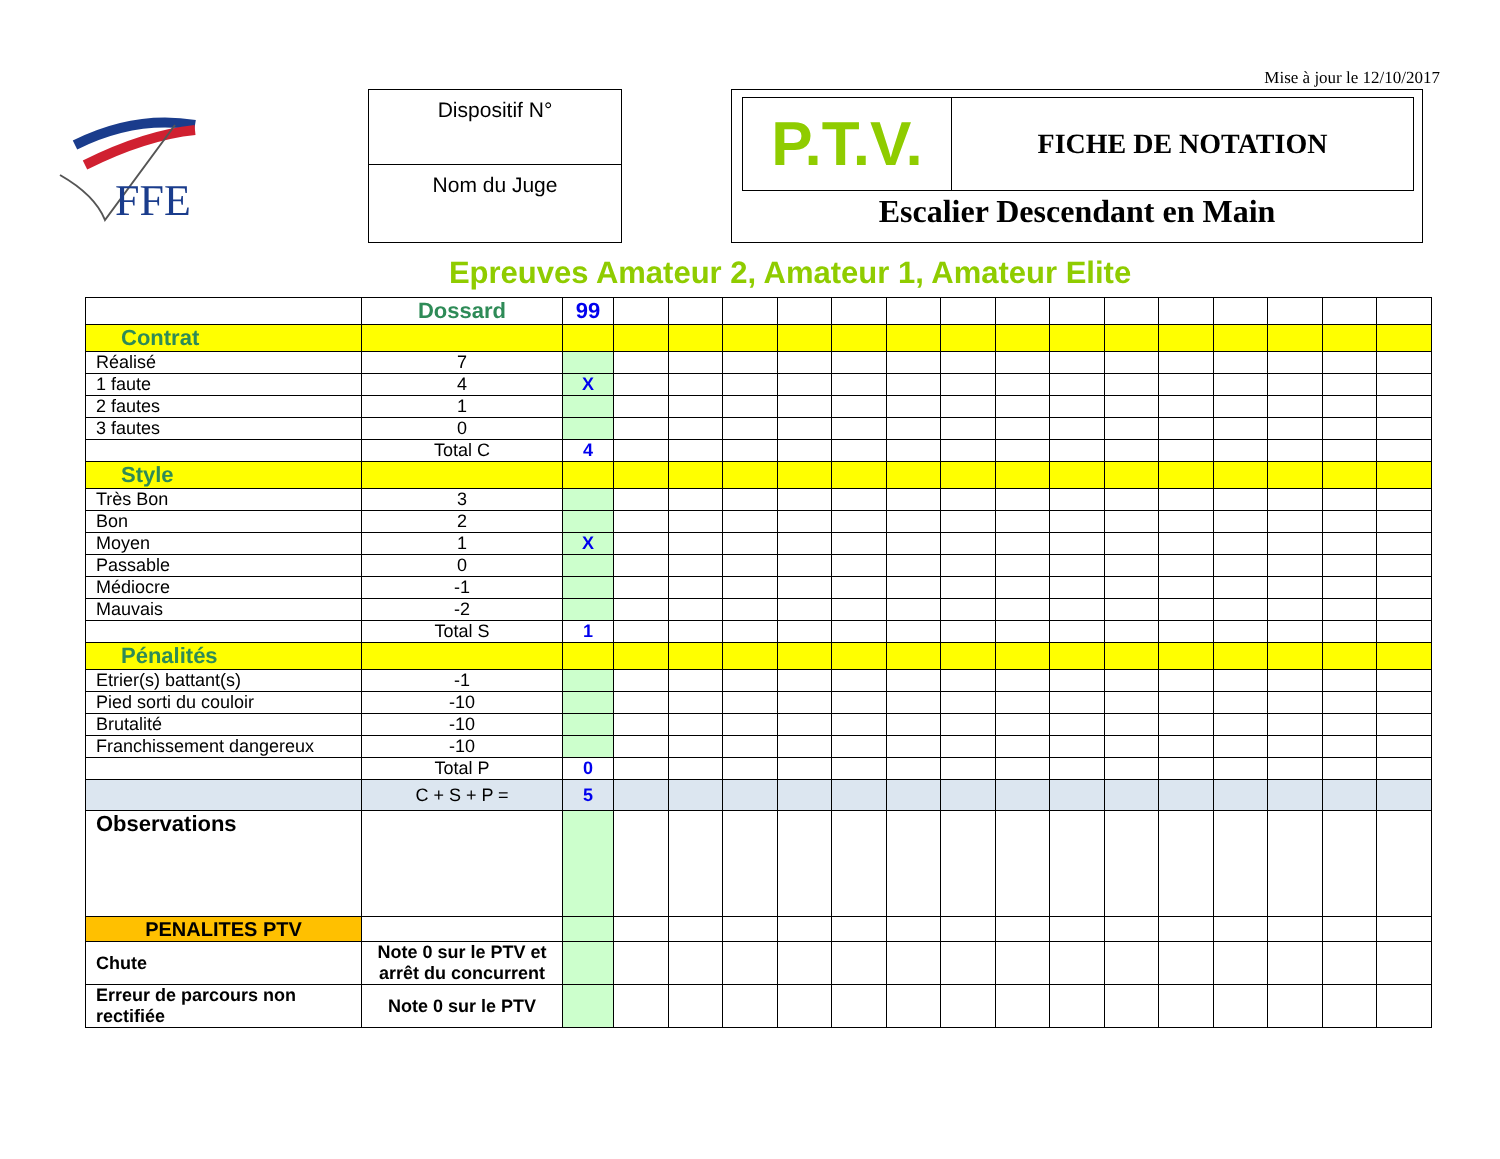Mise à jour le 12/10/2017
FFE
Dispositif N°
Nom du Juge
P.T.V.
FICHE DE NOTATION
Escalier Descendant en Main
Epreuves Amateur 2, Amateur 1, Amateur Elite
| | Dossard | 99 | | | | | | | | | | | | | | | |
| Contrat | | | | | | | | | | | | | | | | | |
| Réalisé | 7 | | | | | | | | | | | | | | | | |
| 1 faute | 4 | X | | | | | | | | | | | | | | | |
| 2 fautes | 1 | | | | | | | | | | | | | | | | |
| 3 fautes | 0 | | | | | | | | | | | | | | | | |
| | Total C | 4 | | | | | | | | | | | | | | | |
| Style | | | | | | | | | | | | | | | | | |
| Très Bon | 3 | | | | | | | | | | | | | | | | |
| Bon | 2 | | | | | | | | | | | | | | | | |
| Moyen | 1 | X | | | | | | | | | | | | | | | |
| Passable | 0 | | | | | | | | | | | | | | | | |
| Médiocre | -1 | | | | | | | | | | | | | | | | |
| Mauvais | -2 | | | | | | | | | | | | | | | | |
| | Total S | 1 | | | | | | | | | | | | | | | |
| Pénalités | | | | | | | | | | | | | | | | | |
| Etrier(s) battant(s) | -1 | | | | | | | | | | | | | | | | |
| Pied sorti du couloir | -10 | | | | | | | | | | | | | | | | |
| Brutalité | -10 | | | | | | | | | | | | | | | | |
| Franchissement dangereux | -10 | | | | | | | | | | | | | | | | |
| | Total P | 0 | | | | | | | | | | | | | | | |
| | C + S + P = | 5 | | | | | | | | | | | | | | | |
| Observations | | | | | | | | | | | | | | | | | |
| PENALITES PTV | | | | | | | | | | | | | | | | | |
| Chute | Note 0 sur le PTV et arrêt du concurrent | | | | | | | | | | | | | | | | |
| Erreur de parcours non rectifiée | Note 0 sur le PTV | | | | | | | | | | | | | | | | |